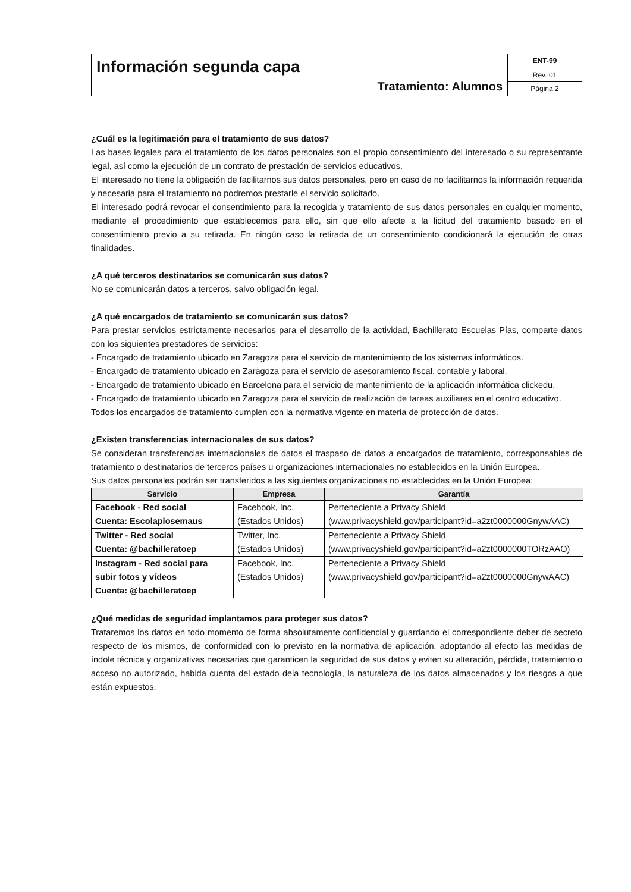Información segunda capa
Tratamiento: Alumnos
ENT-99
Rev. 01
Página 2
¿Cuál es la legitimación para el tratamiento de sus datos?
Las bases legales para el tratamiento de los datos personales son el propio consentimiento del interesado o su representante legal, así como la ejecución de un contrato de prestación de servicios educativos.
El interesado no tiene la obligación de facilitarnos sus datos personales, pero en caso de no facilitarnos la información requerida y necesaria para el tratamiento no podremos prestarle el servicio solicitado.
El interesado podrá revocar el consentimiento para la recogida y tratamiento de sus datos personales en cualquier momento, mediante el procedimiento que establecemos para ello, sin que ello afecte a la licitud del tratamiento basado en el consentimiento previo a su retirada. En ningún caso la retirada de un consentimiento condicionará la ejecución de otras finalidades.
¿A qué terceros destinatarios se comunicarán sus datos?
No se comunicarán datos a terceros, salvo obligación legal.
¿A qué encargados de tratamiento se comunicarán sus datos?
Para prestar servicios estrictamente necesarios para el desarrollo de la actividad, Bachillerato Escuelas Pías, comparte datos con los siguientes prestadores de servicios:
- Encargado de tratamiento ubicado en Zaragoza para el servicio de mantenimiento de los sistemas informáticos.
- Encargado de tratamiento ubicado en Zaragoza para el servicio de asesoramiento fiscal, contable y laboral.
- Encargado de tratamiento ubicado en Barcelona para el servicio de mantenimiento de la aplicación informática clickedu.
- Encargado de tratamiento ubicado en Zaragoza para el servicio de realización de tareas auxiliares en el centro educativo.
Todos los encargados de tratamiento cumplen con la normativa vigente en materia de protección de datos.
¿Existen transferencias internacionales de sus datos?
Se consideran transferencias internacionales de datos el traspaso de datos a encargados de tratamiento, corresponsables de tratamiento o destinatarios de terceros países u organizaciones internacionales no establecidos en la Unión Europea.
Sus datos personales podrán ser transferidos a las siguientes organizaciones no establecidas en la Unión Europea:
| Servicio | Empresa | Garantía |
| --- | --- | --- |
| Facebook - Red social Cuenta: Escolapiosemaus | Facebook, Inc. (Estados Unidos) | Perteneciente a Privacy Shield (www.privacyshield.gov/participant?id=a2zt0000000GnywAAC) |
| Twitter - Red social Cuenta: @bachilleratoep | Twitter, Inc. (Estados Unidos) | Perteneciente a Privacy Shield (www.privacyshield.gov/participant?id=a2zt0000000TORzAAO) |
| Instagram - Red social para subir fotos y vídeos Cuenta: @bachilleratoep | Facebook, Inc. (Estados Unidos) | Perteneciente a Privacy Shield (www.privacyshield.gov/participant?id=a2zt0000000GnywAAC) |
¿Qué medidas de seguridad implantamos para proteger sus datos?
Trataremos los datos en todo momento de forma absolutamente confidencial y guardando el correspondiente deber de secreto respecto de los mismos, de conformidad con lo previsto en la normativa de aplicación, adoptando al efecto las medidas de índole técnica y organizativas necesarias que garanticen la seguridad de sus datos y eviten su alteración, pérdida, tratamiento o acceso no autorizado, habida cuenta del estado dela tecnología, la naturaleza de los datos almacenados y los riesgos a que están expuestos.